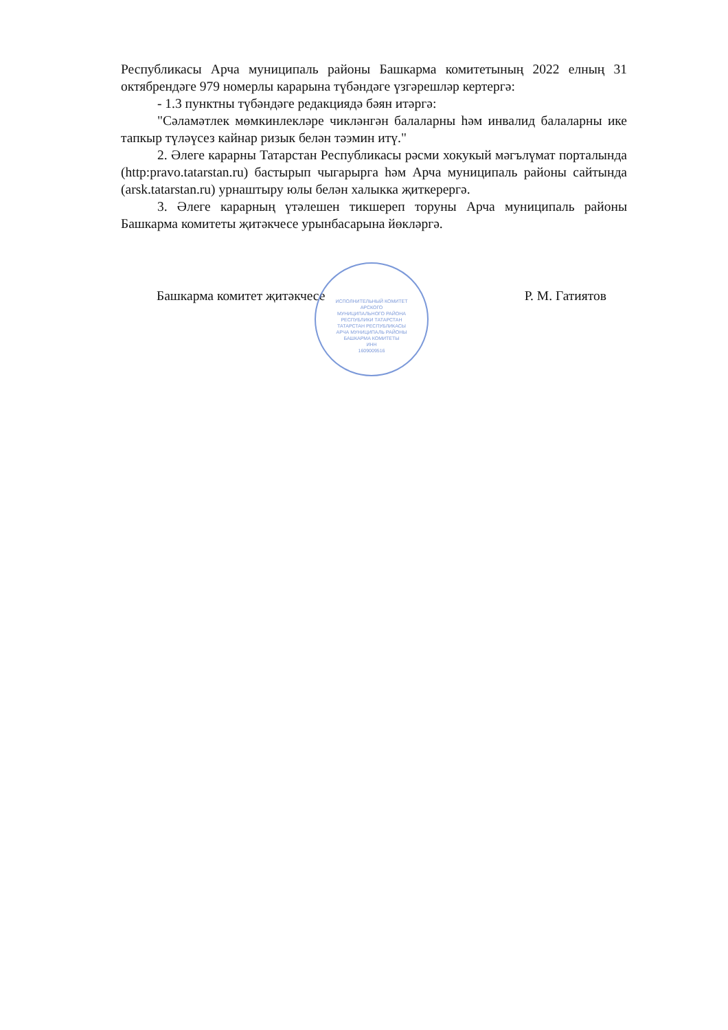Республикасы Арча муниципаль районы Башкарма комитетының 2022 елның 31 октябрендәге 979 номерлы карарына түбәндәге үзгәрешләр кертергә:
- 1.3 пунктны түбәндәге редакциядә бәян итәргә:
"Сәламәтлек мөмкинлекләре чикләнгән балаларны һәм инвалид балаларны ике тапкыр түләүсез кайнар ризык белән тәэмин итү."
2. Әлеге карарны Татарстан Республикасы рәсми хокукый мәгълүмат порталында (http:pravo.tatarstan.ru) бастырып чыгарырга һәм Арча муниципаль районы сайтында (arsk.tatarstan.ru) урнаштыру юлы белән халыкка җиткерергә.
3. Әлеге карарның үтәлешен тикшереп торуны Арча муниципаль районы Башкарма комитеты җитәкчесе урынбасарына йөкләргә.
Башкарма комитет җитәкчесе Р. М. Гатиятов
ИСПОЛНИТЕЛЬНЫЙ КОМИТЕТ
АРСКОГО
МУНИЦИПАЛЬНОГО РАЙОНА
РЕСПУБЛИКИ ТАТАРСТАН
ТАТАРСТАН РЕСПУБЛИКАСЫ
АРЧА МУНИЦИПАЛЬ РАЙОНЫ
БАШКАРМА КОМИТЕТЫ
ИНН
1609009516